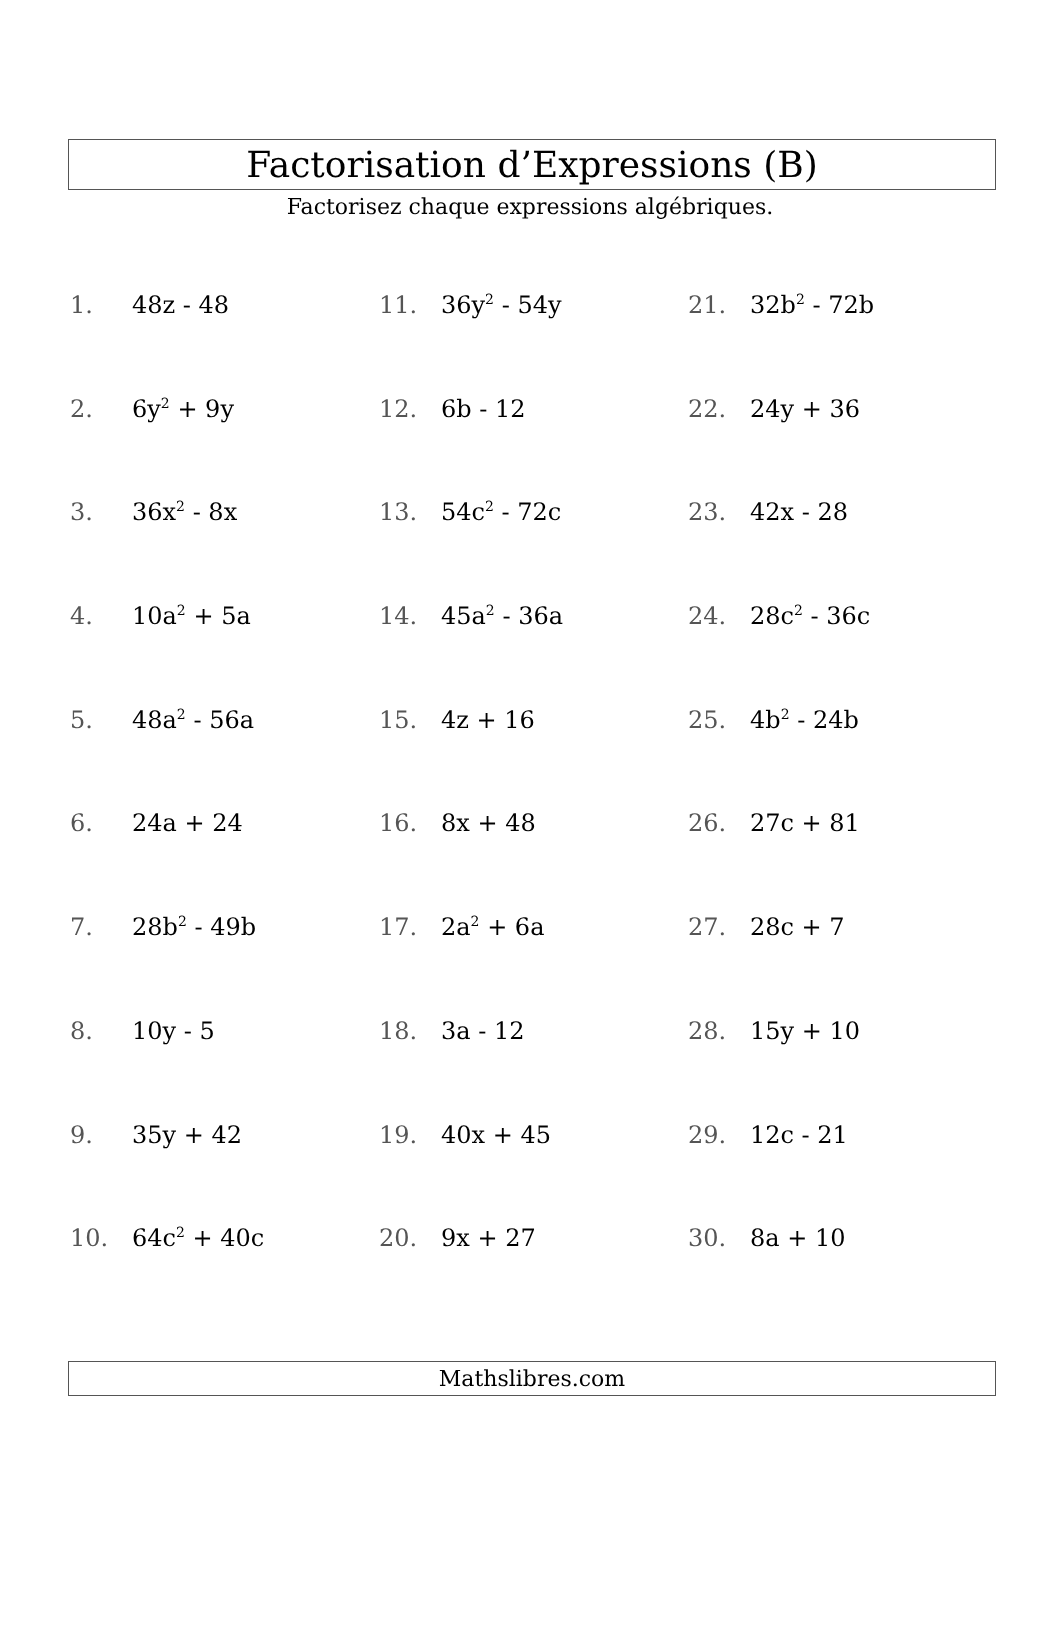Factorisation d’Expressions (B)
Factorisez chaque expressions algébriques.
1. 48z - 48
11. 36y<sup>2</sup> - 54y
21. 32b<sup>2</sup> - 72b
2. 6y<sup>2</sup> + 9y
12. 6b - 12
22. 24y + 36
3. 36x<sup>2</sup> - 8x
13. 54c<sup>2</sup> - 72c
23. 42x - 28
4. 10a<sup>2</sup> + 5a
14. 45a<sup>2</sup> - 36a
24. 28c<sup>2</sup> - 36c
5. 48a<sup>2</sup> - 56a
15. 4z + 16
25. 4b<sup>2</sup> - 24b
6. 24a + 24
16. 8x + 48
26. 27c + 81
7. 28b<sup>2</sup> - 49b
17. 2a<sup>2</sup> + 6a
27. 28c + 7
8. 10y - 5
18. 3a - 12
28. 15y + 10
9. 35y + 42
19. 40x + 45
29. 12c - 21
10. 64c<sup>2</sup> + 40c
20. 9x + 27
30. 8a + 10
Mathslibres.com